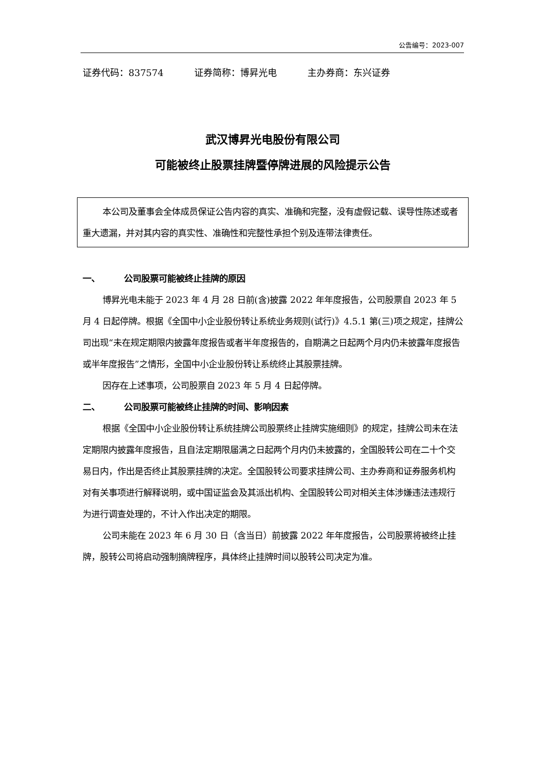公告编号：2023-007
证券代码：837574 证券简称：博昇光电 主办券商：东兴证券
武汉博昇光电股份有限公司
可能被终止股票挂牌暨停牌进展的风险提示公告
本公司及董事会全体成员保证公告内容的真实、准确和完整，没有虚假记载、误导性陈述或者重大遗漏，并对其内容的真实性、准确性和完整性承担个别及连带法律责任。
一、 公司股票可能被终止挂牌的原因
博昇光电未能于 2023 年 4 月 28 日前(含)披露 2022 年年度报告，公司股票自 2023 年 5 月 4 日起停牌。根据《全国中小企业股份转让系统业务规则(试行)》4.5.1 第(三)项之规定，挂牌公司出现“未在规定期限内披露年度报告或者半年度报告的，自期满之日起两个月内仍未披露年度报告或半年度报告”之情形，全国中小企业股份转让系统终止其股票挂牌。
因存在上述事项，公司股票自 2023 年 5 月 4 日起停牌。
二、 公司股票可能被终止挂牌的时间、影响因素
根据《全国中小企业股份转让系统挂牌公司股票终止挂牌实施细则》的规定，挂牌公司未在法定期限内披露年度报告，且自法定期限届满之日起两个月内仍未披露的，全国股转公司在二十个交易日内，作出是否终止其股票挂牌的决定。全国股转公司要求挂牌公司、主办券商和证券服务机构对有关事项进行解释说明，或中国证监会及其派出机构、全国股转公司对相关主体涉嫌违法违规行为进行调查处理的，不计入作出决定的期限。
公司未能在 2023 年 6 月 30 日（含当日）前披露 2022 年年度报告，公司股票将被终止挂牌，股转公司将启动强制摘牌程序，具体终止挂牌时间以股转公司决定为准。